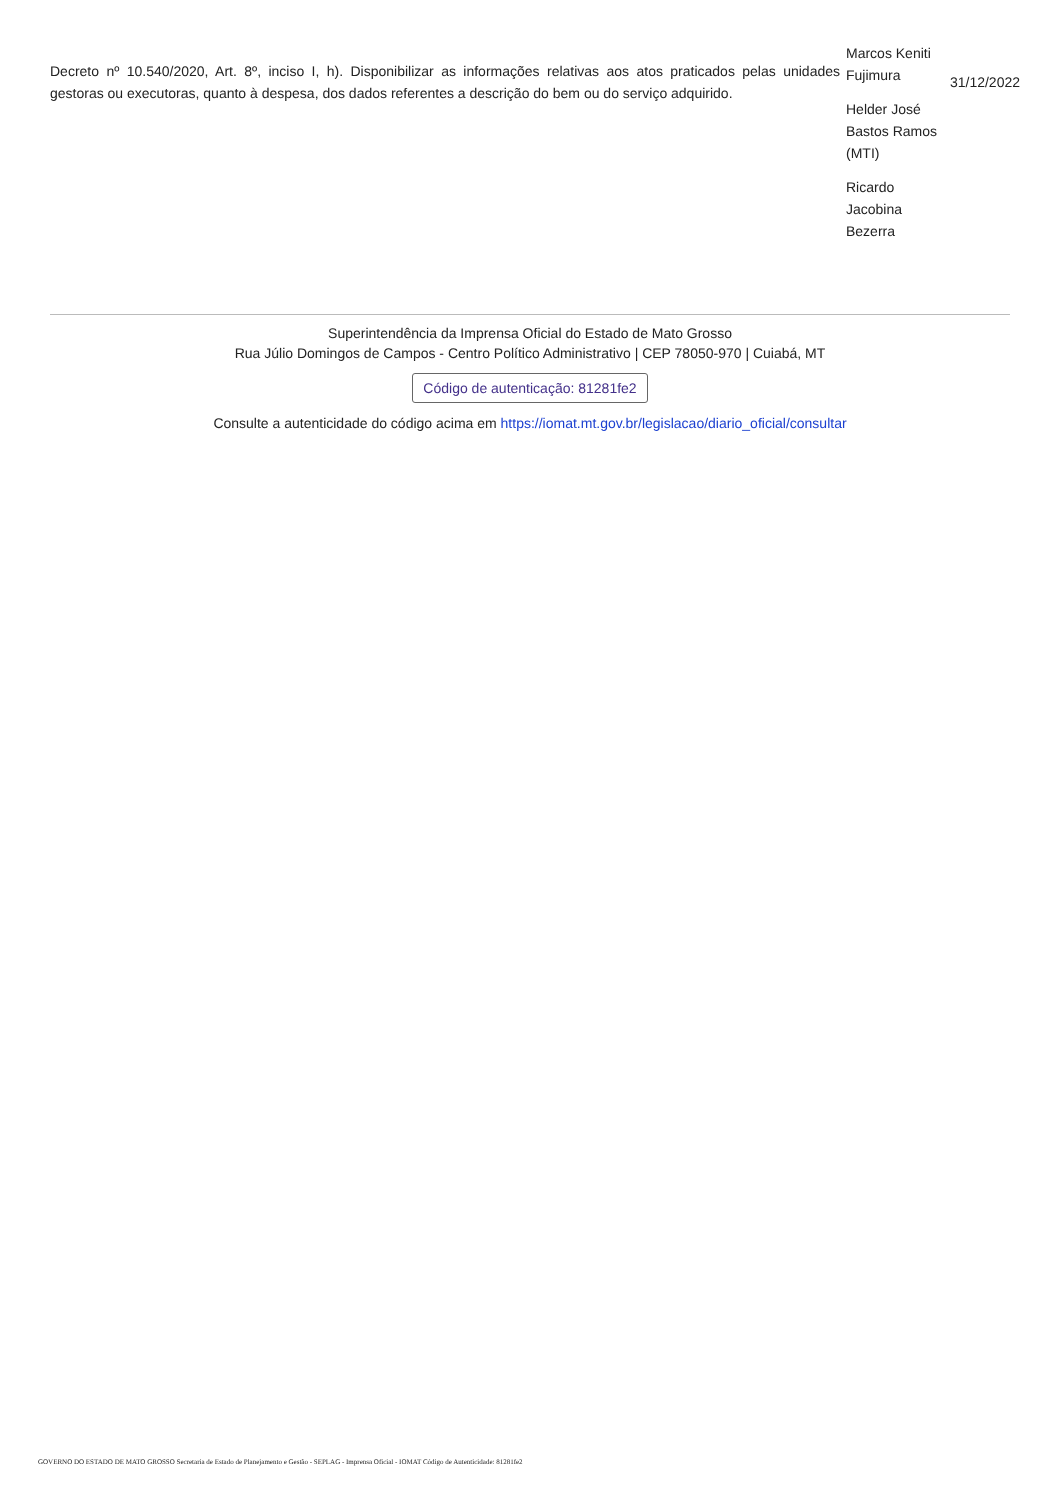| Decreto nº 10.540/2020, Art. 8º, inciso I, h). Disponibilizar as informações relativas aos atos praticados pelas unidades gestoras ou executoras, quanto à despesa, dos dados referentes a descrição do bem ou do serviço adquirido. | Marcos Keniti Fujimura Helder José Bastos Ramos (MTI) Ricardo Jacobina Bezerra | 31/12/2022 |
Superintendência da Imprensa Oficial do Estado de Mato Grosso
Rua Júlio Domingos de Campos - Centro Político Administrativo | CEP 78050-970 | Cuiabá, MT
Código de autenticação: 81281fe2
Consulte a autenticidade do código acima em https://iomat.mt.gov.br/legislacao/diario_oficial/consultar
GOVERNO DO ESTADO DE MATO GROSSO Secretaria de Estado de Planejamento e Gestão - SEPLAG - Imprensa Oficial - IOMAT Código de Autenticidade: 81281fe2